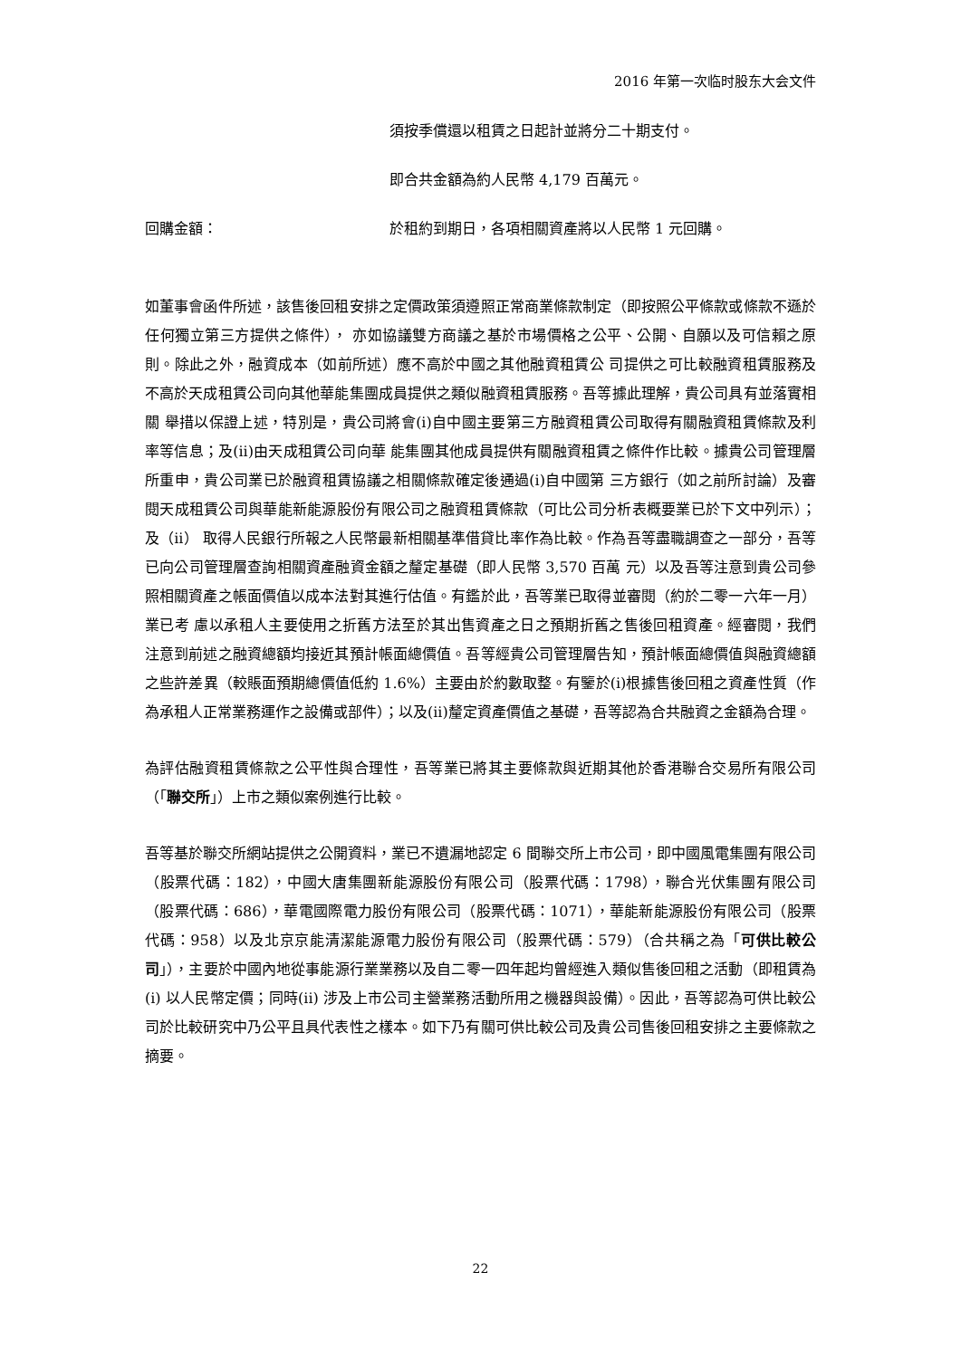2016 年第一次临时股东大会文件
須按季償還以租賃之日起計並將分二十期支付。
即合共金額為約人民幣 4,179 百萬元。
回購金額： 於租約到期日，各項相關資產將以人民幣 1 元回購。
如董事會函件所述，該售後回租安排之定價政策須遵照正常商業條款制定（即按照公平條款或條款不遜於任何獨立第三方提供之條件）， 亦如協議雙方商議之基於市場價格之公平、公開、自願以及可信賴之原則。除此之外，融資成本（如前所述）應不高於中國之其他融資租賃公 司提供之可比較融資租賃服務及不高於天成租賃公司向其他華能集團成員提供之類似融資租賃服務。吾等據此理解，貴公司具有並落實相關 舉措以保證上述，特別是，貴公司將會(i)自中國主要第三方融資租賃公司取得有關融資租賃條款及利率等信息；及(ii)由天成租賃公司向華 能集團其他成員提供有關融資租賃之條件作比較。據貴公司管理層所重申，貴公司業已於融資租賃協議之相關條款確定後通過(i)自中國第 三方銀行（如之前所討論）及審閱天成租賃公司與華能新能源股份有限公司之融資租賃條款（可比公司分析表概要業已於下文中列示）；及（ii） 取得人民銀行所報之人民幣最新相關基準借貸比率作為比較。作為吾等盡職調查之一部分，吾等已向公司管理層查詢相關資產融資金額之釐定基礎（即人民幣 3,570 百萬 元）以及吾等注意到貴公司參照相關資產之帳面價值以成本法對其進行估值。有鑑於此，吾等業已取得並審閱（約於二零一六年一月）業已考 慮以承租人主要使用之折舊方法至於其出售資產之日之預期折舊之售後回租資產。經審閱，我們注意到前述之融資總額均接近其預計帳面總價值。吾等經貴公司管理層告知，預計帳面總價值與融資總額之些許差異（較賬面預期總價值低約 1.6%）主要由於約數取整。有鑒於(i)根據售後回租之資產性質（作為承租人正常業務運作之設備或部件）；以及(ii)釐定資產價值之基礎，吾等認為合共融資之金額為合理。
為評估融資租賃條款之公平性與合理性，吾等業已將其主要條款與近期其他於香港聯合交易所有限公司（「聯交所」）上市之類似案例進行比較。
吾等基於聯交所網站提供之公開資料，業已不遺漏地認定 6 間聯交所上市公司，即中國風電集團有限公司（股票代碼：182），中國大唐集團新能源股份有限公司（股票代碼：1798），聯合光伏集團有限公司（股票代碼：686），華電國際電力股份有限公司（股票代碼：1071），華能新能源股份有限公司（股票代碼：958）以及北京京能清潔能源電力股份有限公司（股票代碼：579）（合共稱之為「可供比較公司」），主要於中國內地從事能源行業業務以及自二零一四年起均曾經進入類似售後回租之活動（即租賃為(i) 以人民幣定價；同時(ii) 涉及上市公司主營業務活動所用之機器與設備）。因此，吾等認為可供比較公司於比較研究中乃公平且具代表性之樣本。如下乃有關可供比較公司及貴公司售後回租安排之主要條款之摘要。
22